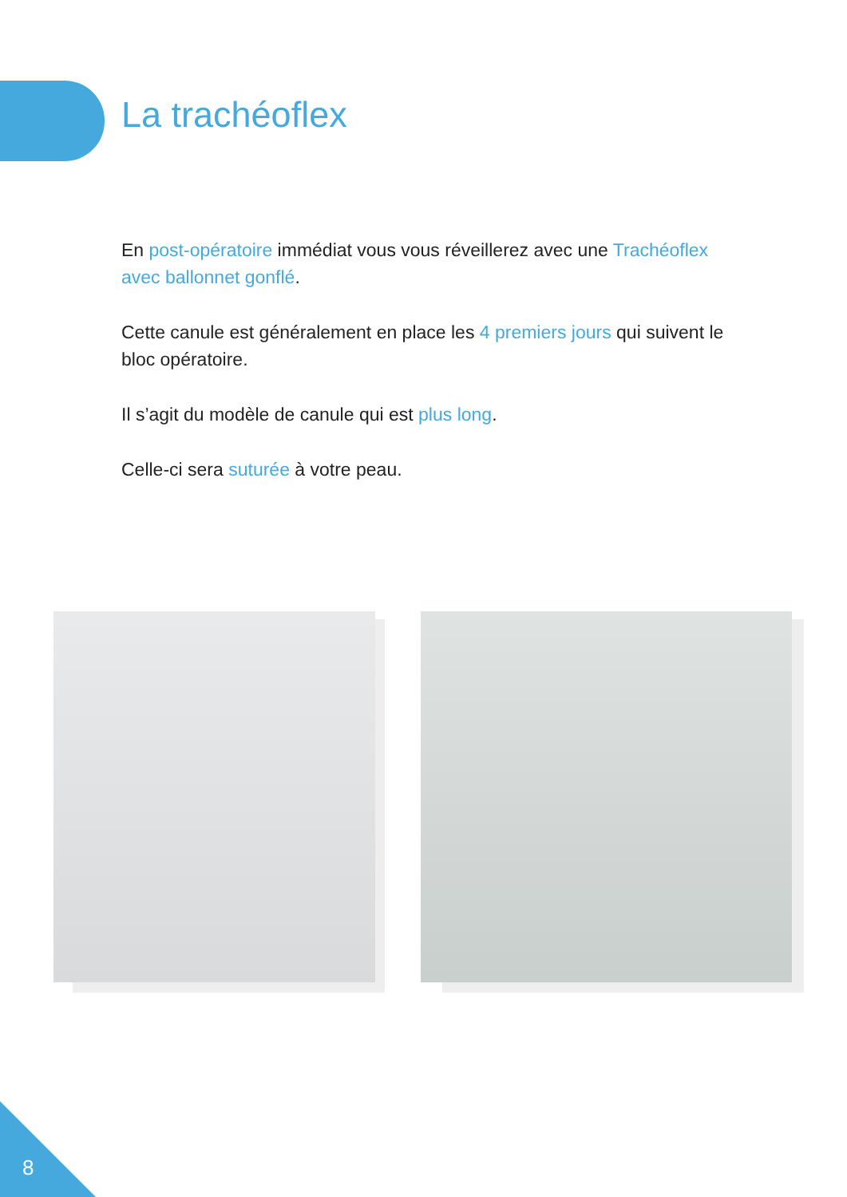La trachéoflex
En post-opératoire immédiat vous vous réveillerez avec une Trachéoflex avec ballonnet gonflé.
Cette canule est généralement en place les 4 premiers jours qui suivent le bloc opératoire.
Il s’agit du modèle de canule qui est plus long.
Celle-ci sera suturée à votre peau.
8